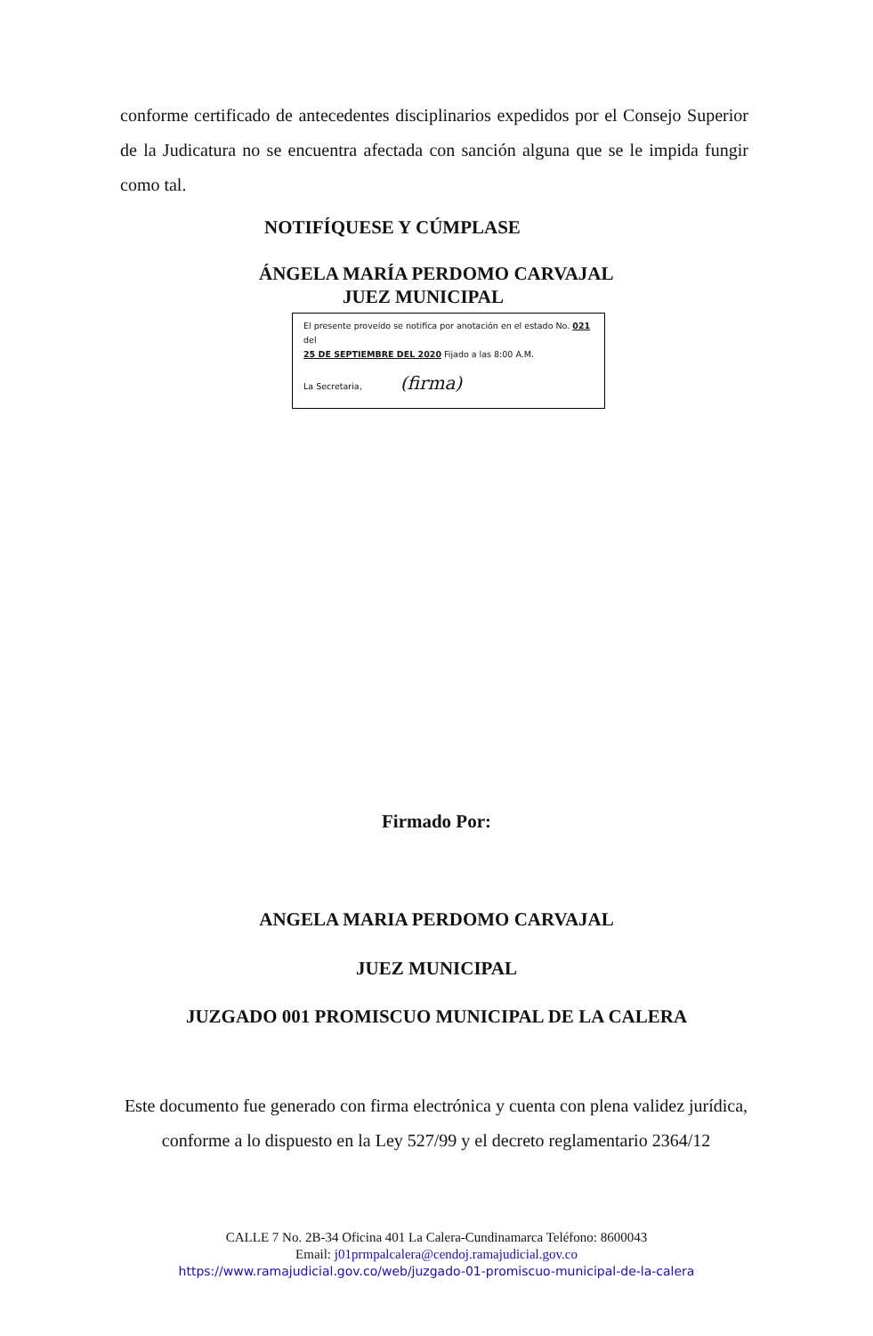conforme certificado de antecedentes disciplinarios expedidos por el Consejo Superior de la Judicatura no se encuentra afectada con sanción alguna que se le impida fungir como tal.
NOTIFÍQUESE Y CÚMPLASE
ÁNGELA MARÍA PERDOMO CARVAJAL
JUEZ MUNICIPAL
El presente proveído se notifica por anotación en el estado No. 021 del
25 DE SEPTIEMBRE DEL 2020 Fijado a las 8:00 A.M.
La Secretaria, (firma)
Firmado Por:
ANGELA MARIA PERDOMO CARVAJAL
JUEZ MUNICIPAL
JUZGADO 001 PROMISCUO MUNICIPAL DE LA CALERA
Este documento fue generado con firma electrónica y cuenta con plena validez jurídica, conforme a lo dispuesto en la Ley 527/99 y el decreto reglamentario 2364/12
CALLE 7 No. 2B-34 Oficina 401 La Calera-Cundinamarca Teléfono: 8600043
Email: j01prmpalcalera@cendoj.ramajudicial.gov.co
https://www.ramajudicial.gov.co/web/juzgado-01-promiscuo-municipal-de-la-calera